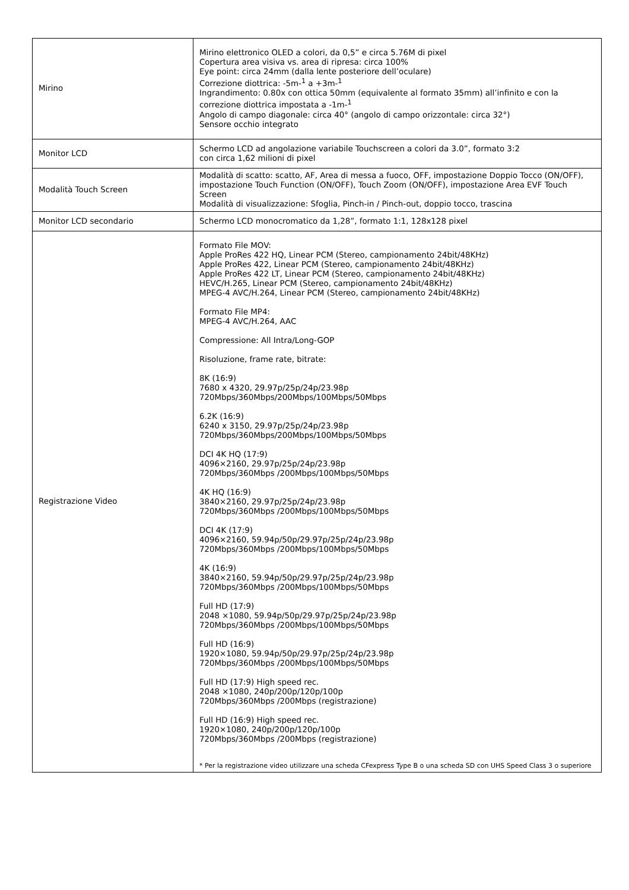| Mirino | Mirino elettronico OLED a colori, da 0,5” e circa 5.76M di pixel Copertura area visiva vs. area di ripresa: circa 100% Eye point: circa 24mm (dalla lente posteriore dell’oculare) Correzione diottrica: -5m-<sup>1</sup> a +3m-<sup>1</sup> Ingrandimento: 0.80x con ottica 50mm (equivalente al formato 35mm) all’infinito e con la correzione diottrica impostata a -1m-<sup>1</sup> Angolo di campo diagonale: circa 40° (angolo di campo orizzontale: circa 32°) Sensore occhio integrato |
| Monitor LCD | Schermo LCD ad angolazione variabile Touchscreen a colori da 3.0”, formato 3:2 con circa 1,62 milioni di pixel |
| Modalità Touch Screen | Modalità di scatto: scatto, AF, Area di messa a fuoco, OFF, impostazione Doppio Tocco (ON/OFF), impostazione Touch Function (ON/OFF), Touch Zoom (ON/OFF), impostazione Area EVF Touch Screen Modalità di visualizzazione: Sfoglia, Pinch-in / Pinch-out, doppio tocco, trascina |
| Monitor LCD secondario | Schermo LCD monocromatico da 1,28”, formato 1:1, 128x128 pixel |
| Registrazione Video | Formato File MOV: Apple ProRes 422 HQ, Linear PCM (Stereo, campionamento 24bit/48KHz) Apple ProRes 422, Linear PCM (Stereo, campionamento 24bit/48KHz) Apple ProRes 422 LT, Linear PCM (Stereo, campionamento 24bit/48KHz) HEVC/H.265, Linear PCM (Stereo, campionamento 24bit/48KHz) MPEG-4 AVC/H.264, Linear PCM (Stereo, campionamento 24bit/48KHz) Formato File MP4: MPEG-4 AVC/H.264, AAC Compressione: All Intra/Long-GOP Risoluzione, frame rate, bitrate: 8K (16:9) 7680 x 4320, 29.97p/25p/24p/23.98p 720Mbps/360Mbps/200Mbps/100Mbps/50Mbps 6.2K (16:9) 6240 x 3150, 29.97p/25p/24p/23.98p 720Mbps/360Mbps/200Mbps/100Mbps/50Mbps DCI 4K HQ (17:9) 4096×2160, 29.97p/25p/24p/23.98p 720Mbps/360Mbps /200Mbps/100Mbps/50Mbps 4K HQ (16:9) 3840×2160, 29.97p/25p/24p/23.98p 720Mbps/360Mbps /200Mbps/100Mbps/50Mbps DCI 4K (17:9) 4096×2160, 59.94p/50p/29.97p/25p/24p/23.98p 720Mbps/360Mbps /200Mbps/100Mbps/50Mbps 4K (16:9) 3840×2160, 59.94p/50p/29.97p/25p/24p/23.98p 720Mbps/360Mbps /200Mbps/100Mbps/50Mbps Full HD (17:9) 2048 ×1080, 59.94p/50p/29.97p/25p/24p/23.98p 720Mbps/360Mbps /200Mbps/100Mbps/50Mbps Full HD (16:9) 1920×1080, 59.94p/50p/29.97p/25p/24p/23.98p 720Mbps/360Mbps /200Mbps/100Mbps/50Mbps Full HD (17:9) High speed rec. 2048 ×1080, 240p/200p/120p/100p 720Mbps/360Mbps /200Mbps (registrazione) Full HD (16:9) High speed rec. 1920×1080, 240p/200p/120p/100p 720Mbps/360Mbps /200Mbps (registrazione) * Per la registrazione video utilizzare una scheda CFexpress Type B o una scheda SD con UHS Speed Class 3 o superiore |